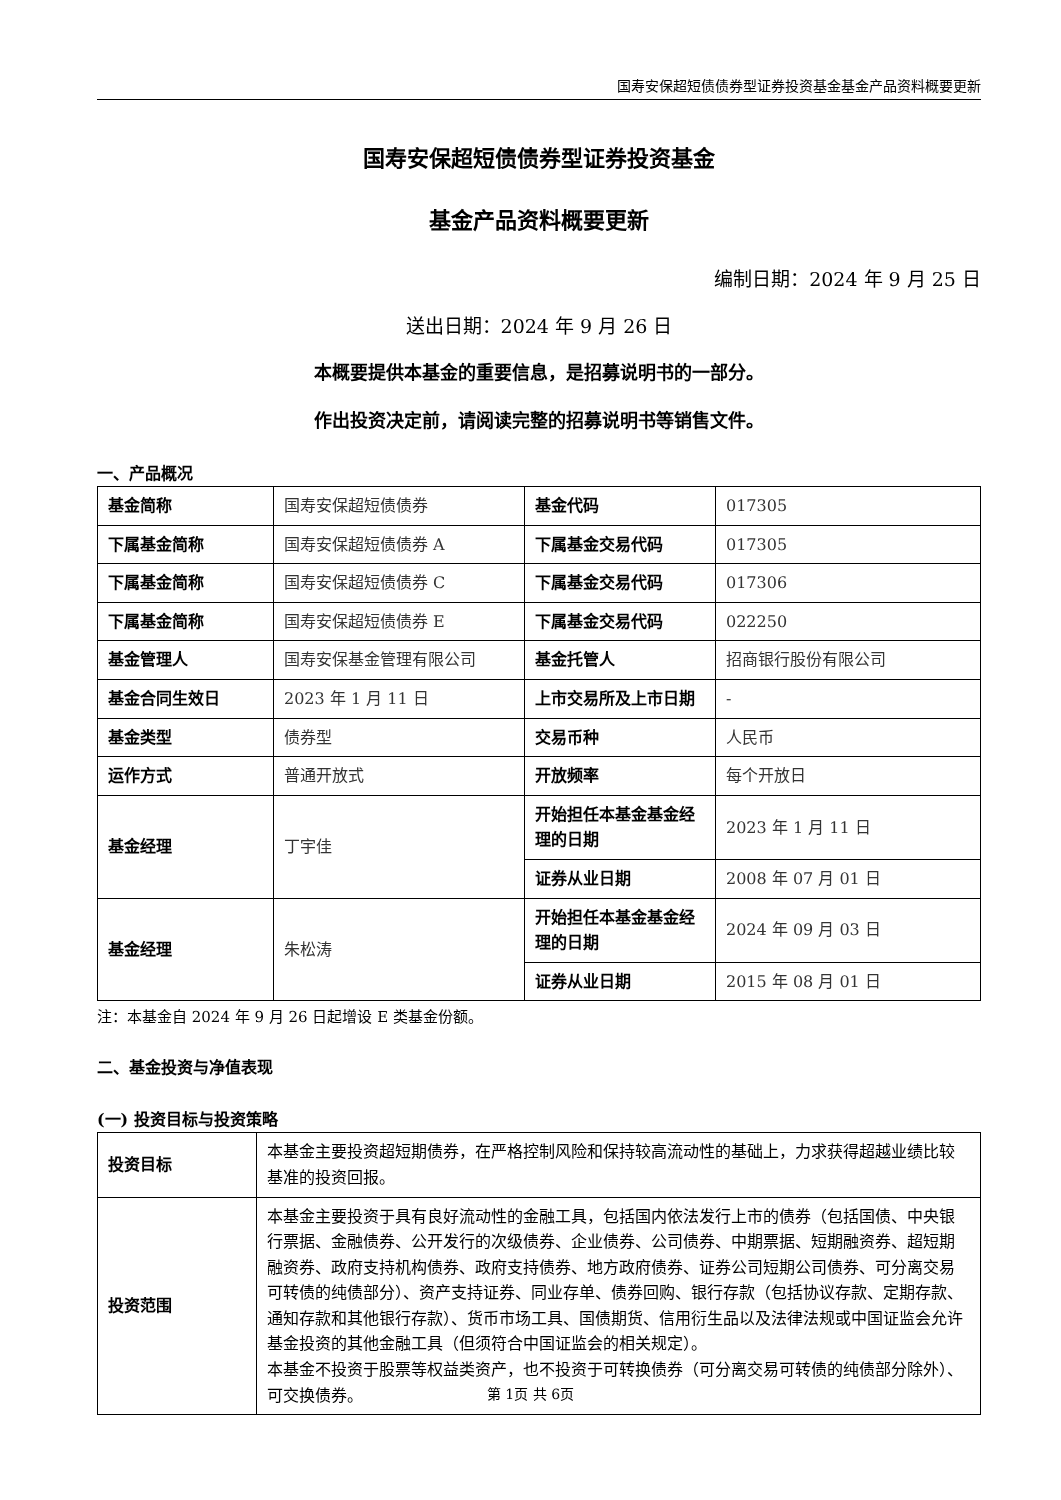国寿安保超短债债券型证券投资基金基金产品资料概要更新
国寿安保超短债债券型证券投资基金
基金产品资料概要更新
编制日期：2024 年 9 月 25 日
送出日期：2024 年 9 月 26 日
本概要提供本基金的重要信息，是招募说明书的一部分。
作出投资决定前，请阅读完整的招募说明书等销售文件。
一、产品概况
| 基金简称 | 国寿安保超短债债券 | 基金代码 | 017305 |
| 下属基金简称 | 国寿安保超短债债券 A | 下属基金交易代码 | 017305 |
| 下属基金简称 | 国寿安保超短债债券 C | 下属基金交易代码 | 017306 |
| 下属基金简称 | 国寿安保超短债债券 E | 下属基金交易代码 | 022250 |
| 基金管理人 | 国寿安保基金管理有限公司 | 基金托管人 | 招商银行股份有限公司 |
| 基金合同生效日 | 2023 年 1 月 11 日 | 上市交易所及上市日期 | - |
| 基金类型 | 债券型 | 交易币种 | 人民币 |
| 运作方式 | 普通开放式 | 开放频率 | 每个开放日 |
| 基金经理 | 丁宇佳 | 开始担任本基金基金经理的日期 | 2023 年 1 月 11 日 |
| | | 证券从业日期 | 2008 年 07 月 01 日 |
| 基金经理 | 朱松涛 | 开始担任本基金基金经理的日期 | 2024 年 09 月 03 日 |
| | | 证券从业日期 | 2015 年 08 月 01 日 |
注：本基金自 2024 年 9 月 26 日起增设 E 类基金份额。
二、基金投资与净值表现
(一) 投资目标与投资策略
| 投资目标 | 本基金主要投资超短期债券，在严格控制风险和保持较高流动性的基础上，力求获得超越业绩比较基准的投资回报。 |
| 投资范围 | 本基金主要投资于具有良好流动性的金融工具，包括国内依法发行上市的债券（包括国债、中央银行票据、金融债券、公开发行的次级债券、企业债券、公司债券、中期票据、短期融资券、超短期融资券、政府支持机构债券、政府支持债券、地方政府债券、证券公司短期公司债券、可分离交易可转债的纯债部分）、资产支持证券、同业存单、债券回购、银行存款（包括协议存款、定期存款、通知存款和其他银行存款）、货币市场工具、国债期货、信用衍生品以及法律法规或中国证监会允许基金投资的其他金融工具（但须符合中国证监会的相关规定）。 本基金不投资于股票等权益类资产，也不投资于可转换债券（可分离交易可转债的纯债部分除外）、可交换债券。 |
第 1页 共 6页